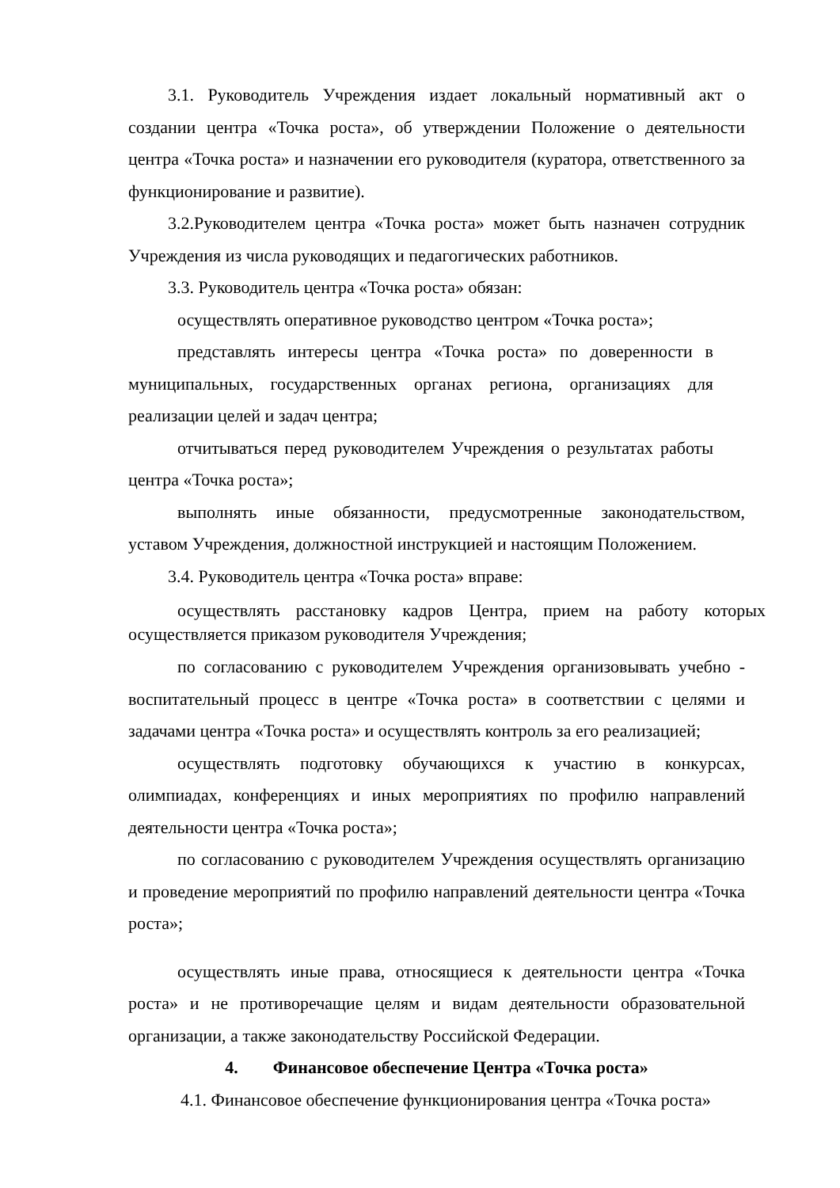3.1. Руководитель Учреждения издает локальный нормативный акт о создании центра «Точка роста», об утверждении Положение о деятельности центра «Точка роста» и назначении его руководителя (куратора, ответственного за функционирование и развитие).
3.2.Руководителем центра «Точка роста» может быть назначен сотрудник Учреждения из числа руководящих и педагогических работников.
3.3. Руководитель центра «Точка роста» обязан:
осуществлять оперативное руководство центром «Точка роста»;
представлять интересы центра «Точка роста» по доверенности в муниципальных, государственных органах региона, организациях для реализации целей и задач центра;
отчитываться перед руководителем Учреждения о результатах работы центра «Точка роста»;
выполнять иные обязанности, предусмотренные законодательством, уставом Учреждения, должностной инструкцией и настоящим Положением.
3.4. Руководитель центра «Точка роста» вправе:
осуществлять расстановку кадров Центра, прием на работу которых осуществляется приказом руководителя Учреждения;
по согласованию с руководителем Учреждения организовывать учебно - воспитательный процесс в центре «Точка роста» в соответствии с целями и задачами центра «Точка роста» и осуществлять контроль за его реализацией;
осуществлять подготовку обучающихся к участию в конкурсах, олимпиадах, конференциях и иных мероприятиях по профилю направлений деятельности центра «Точка роста»;
по согласованию с руководителем Учреждения осуществлять организацию и проведение мероприятий по профилю направлений деятельности центра «Точка роста»;
осуществлять иные права, относящиеся к деятельности центра «Точка роста» и не противоречащие целям и видам деятельности образовательной организации, а также законодательству Российской Федерации.
4. Финансовое обеспечение Центра «Точка роста»
4.1. Финансовое обеспечение функционирования центра «Точка роста»